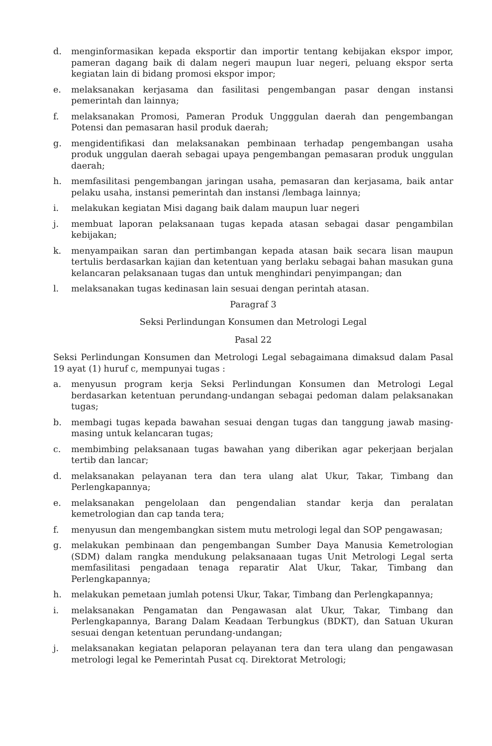d. menginformasikan kepada eksportir dan importir tentang kebijakan ekspor impor, pameran dagang baik di dalam negeri maupun luar negeri, peluang ekspor serta kegiatan lain di bidang promosi ekspor impor;
e. melaksanakan kerjasama dan fasilitasi pengembangan pasar dengan instansi pemerintah dan lainnya;
f. melaksanakan Promosi, Pameran Produk Ungggulan daerah dan pengembangan Potensi dan pemasaran hasil produk daerah;
g. mengidentifikasi dan melaksanakan pembinaan terhadap pengembangan usaha produk unggulan daerah sebagai upaya pengembangan pemasaran produk unggulan daerah;
h. memfasilitasi pengembangan jaringan usaha, pemasaran dan kerjasama, baik antar pelaku usaha, instansi pemerintah dan instansi /lembaga lainnya;
i. melakukan kegiatan Misi dagang baik dalam maupun luar negeri
j. membuat laporan pelaksanaan tugas kepada atasan sebagai dasar pengambilan kebijakan;
k. menyampaikan saran dan pertimbangan kepada atasan baik secara lisan maupun tertulis berdasarkan kajian dan ketentuan yang berlaku sebagai bahan masukan guna kelancaran pelaksanaan tugas dan untuk menghindari penyimpangan; dan
l. melaksanakan tugas kedinasan lain sesuai dengan perintah atasan.
Paragraf 3
Seksi Perlindungan Konsumen dan Metrologi Legal
Pasal 22
Seksi Perlindungan Konsumen dan Metrologi Legal sebagaimana dimaksud dalam Pasal 19 ayat (1) huruf c, mempunyai tugas :
a. menyusun program kerja Seksi Perlindungan Konsumen dan Metrologi Legal berdasarkan ketentuan perundang-undangan sebagai pedoman dalam pelaksanakan tugas;
b. membagi tugas kepada bawahan sesuai dengan tugas dan tanggung jawab masing-masing untuk kelancaran tugas;
c. membimbing pelaksanaan tugas bawahan yang diberikan agar pekerjaan berjalan tertib dan lancar;
d. melaksanakan pelayanan tera dan tera ulang alat Ukur, Takar, Timbang dan Perlengkapannya;
e. melaksanakan pengelolaan dan pengendalian standar kerja dan peralatan kemetrologian dan cap tanda tera;
f. menyusun dan mengembangkan sistem mutu metrologi legal dan SOP pengawasan;
g. melakukan pembinaan dan pengembangan Sumber Daya Manusia Kemetrologian (SDM) dalam rangka mendukung pelaksanaaan tugas Unit Metrologi Legal serta memfasilitasi pengadaan tenaga reparatir Alat Ukur, Takar, Timbang dan Perlengkapannya;
h. melakukan pemetaan jumlah potensi Ukur, Takar, Timbang dan Perlengkapannya;
i. melaksanakan Pengamatan dan Pengawasan alat Ukur, Takar, Timbang dan Perlengkapannya, Barang Dalam Keadaan Terbungkus (BDKT), dan Satuan Ukuran sesuai dengan ketentuan perundang-undangan;
j. melaksanakan kegiatan pelaporan pelayanan tera dan tera ulang dan pengawasan metrologi legal ke Pemerintah Pusat cq. Direktorat Metrologi;